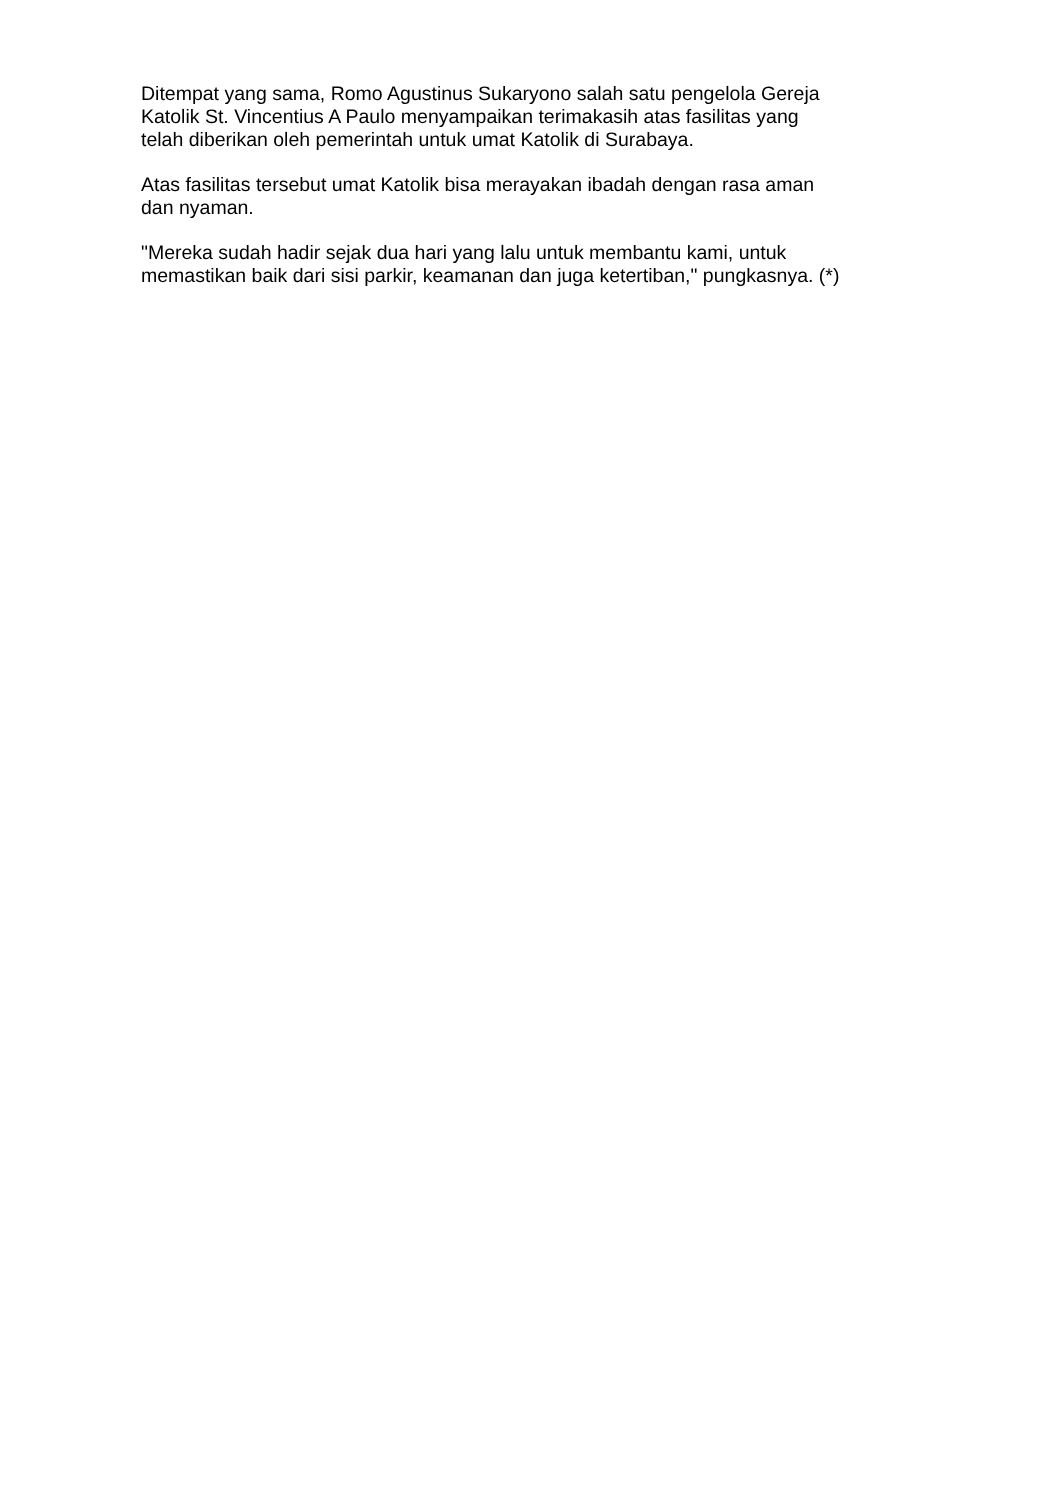Ditempat yang sama, Romo Agustinus Sukaryono salah satu pengelola Gereja
Katolik St. Vincentius A Paulo menyampaikan terimakasih atas fasilitas yang
telah diberikan oleh pemerintah untuk umat Katolik di Surabaya.
Atas fasilitas tersebut umat Katolik bisa merayakan ibadah dengan rasa aman
dan nyaman.
"Mereka sudah hadir sejak dua hari yang lalu untuk membantu kami, untuk
memastikan baik dari sisi parkir, keamanan dan juga ketertiban," pungkasnya. (*)